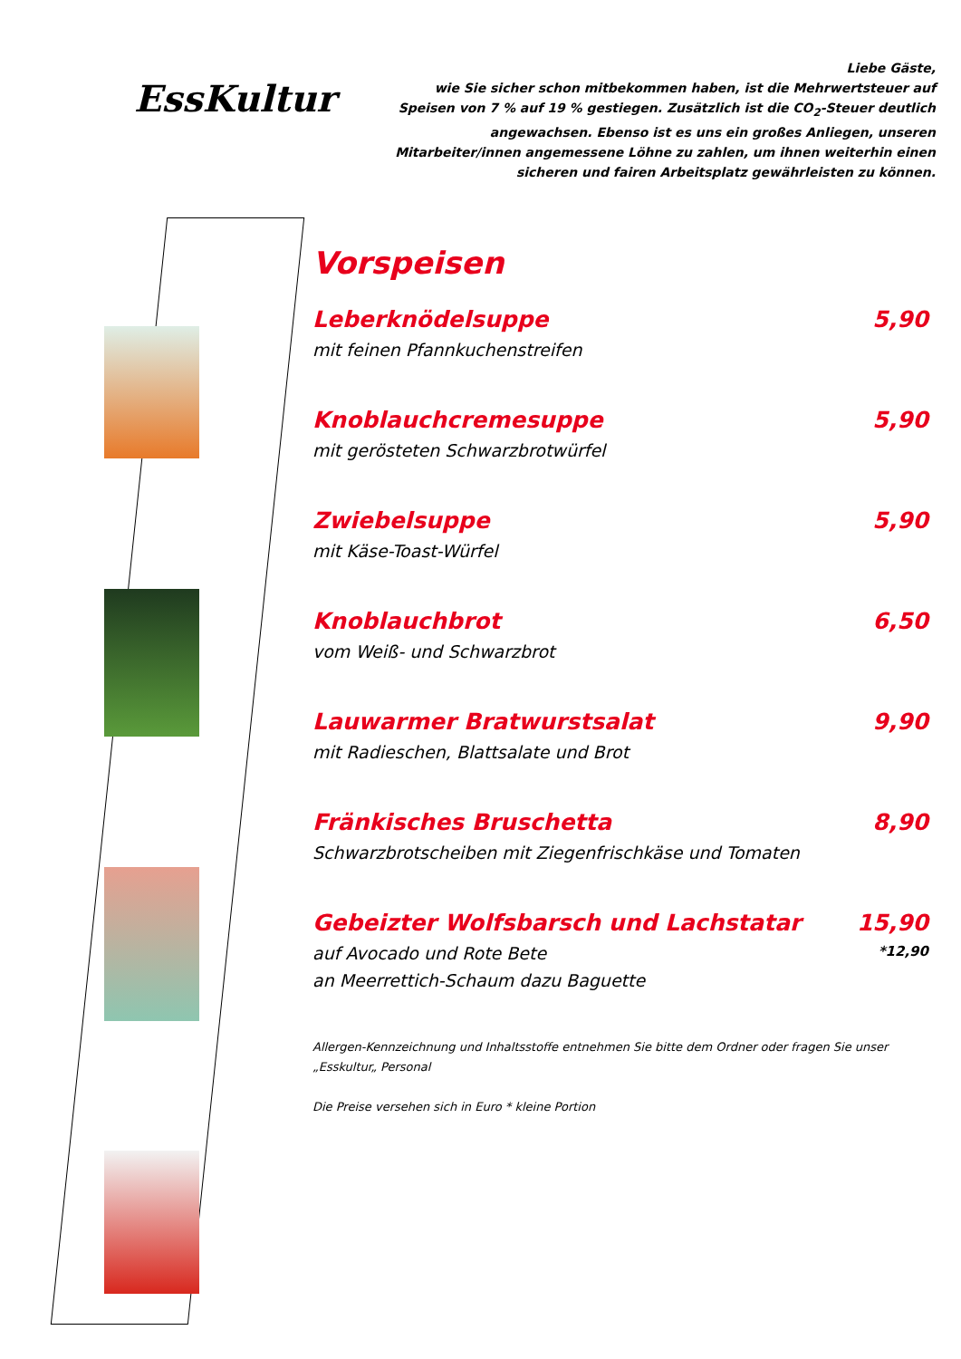EssKultur
Liebe Gäste,
wie Sie sicher schon mitbekommen haben, ist die Mehrwertsteuer auf Speisen von 7 % auf 19 % gestiegen. Zusätzlich ist die CO<sub>2</sub>-Steuer deutlich angewachsen. Ebenso ist es uns ein großes Anliegen, unseren Mitarbeiter/innen angemessene Löhne zu zahlen, um ihnen weiterhin einen sicheren und fairen Arbeitsplatz gewährleisten zu können.
Vorspeisen
Leberknödelsuppe 5,90
mit feinen Pfannkuchenstreifen
Knoblauchcremesuppe 5,90
mit gerösteten Schwarzbrotwürfel
Zwiebelsuppe 5,90
mit Käse-Toast-Würfel
Knoblauchbrot 6,50
vom Weiß- und Schwarzbrot
Lauwarmer Bratwurstsalat 9,90
mit Radieschen, Blattsalate und Brot
Fränkisches Bruschetta 8,90
Schwarzbrotscheiben mit Ziegenfrischkäse und Tomaten
Gebeizter Wolfsbarsch und Lachstatar 15,90
auf Avocado und Rote Bete *12,90
an Meerrettich-Schaum dazu Baguette
Allergen-Kennzeichnung und Inhaltsstoffe entnehmen Sie bitte dem Ordner oder fragen Sie unser „Esskultur„ Personal
Die Preise versehen sich in Euro * kleine Portion